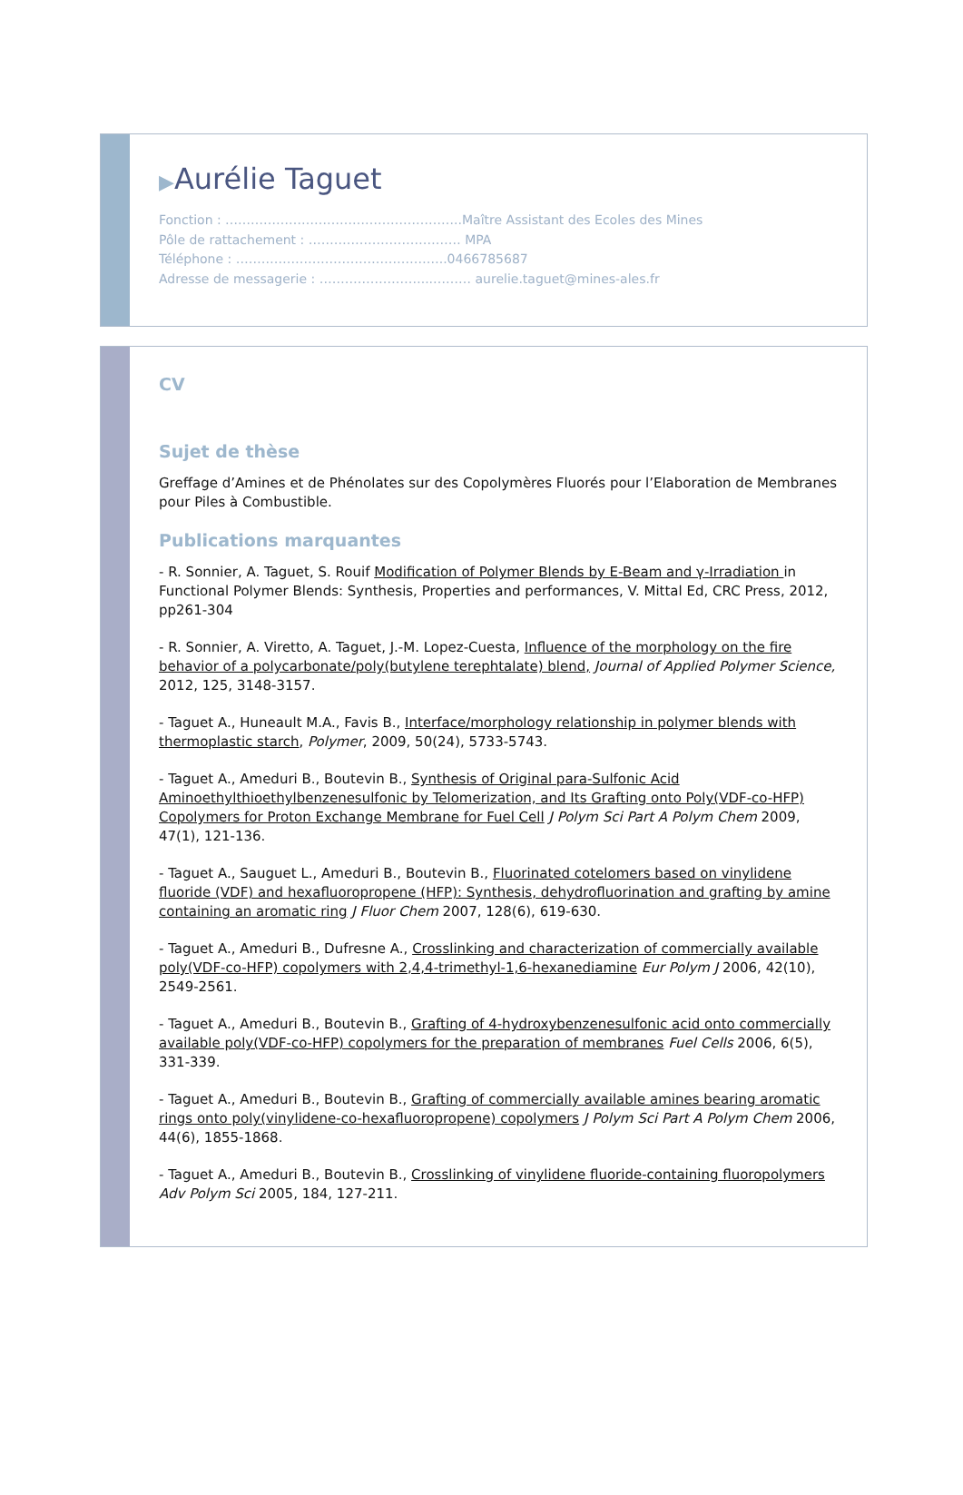▶Aurélie Taguet
Fonction : ………………………………………………..Maître Assistant des Ecoles des Mines
Pôle de rattachement : ……………………………… MPA
Téléphone : …………………………………………..0466785687
Adresse de messagerie : ……………………...……… aurelie.taguet@mines-ales.fr
CV
Sujet de thèse
Greffage d’Amines et de Phénolates sur des Copolymères Fluorés pour l’Elaboration de Membranes pour Piles à Combustible.
Publications marquantes
- R. Sonnier, A. Taguet, S. Rouif Modification of Polymer Blends by E-Beam and γ-Irradiation in Functional Polymer Blends: Synthesis, Properties and performances, V. Mittal Ed, CRC Press, 2012, pp261-304
- R. Sonnier, A. Viretto, A. Taguet, J.-M. Lopez-Cuesta, Influence of the morphology on the fire behavior of a polycarbonate/poly(butylene terephtalate) blend, Journal of Applied Polymer Science, 2012, 125, 3148-3157.
- Taguet A., Huneault M.A., Favis B., Interface/morphology relationship in polymer blends with thermoplastic starch, Polymer, 2009, 50(24), 5733-5743.
- Taguet A., Ameduri B., Boutevin B., Synthesis of Original para-Sulfonic Acid Aminoethylthioethylbenzenesulfonic by Telomerization, and Its Grafting onto Poly(VDF-co-HFP) Copolymers for Proton Exchange Membrane for Fuel Cell J Polym Sci Part A Polym Chem 2009, 47(1), 121-136.
- Taguet A., Sauguet L., Ameduri B., Boutevin B., Fluorinated cotelomers based on vinylidene fluoride (VDF) and hexafluoropropene (HFP): Synthesis, dehydrofluorination and grafting by amine containing an aromatic ring J Fluor Chem 2007, 128(6), 619-630.
- Taguet A., Ameduri B., Dufresne A., Crosslinking and characterization of commercially available poly(VDF-co-HFP) copolymers with 2,4,4-trimethyl-1,6-hexanediamine Eur Polym J 2006, 42(10), 2549-2561.
- Taguet A., Ameduri B., Boutevin B., Grafting of 4-hydroxybenzenesulfonic acid onto commercially available poly(VDF-co-HFP) copolymers for the preparation of membranes Fuel Cells 2006, 6(5), 331-339.
- Taguet A., Ameduri B., Boutevin B., Grafting of commercially available amines bearing aromatic rings onto poly(vinylidene-co-hexafluoropropene) copolymers J Polym Sci Part A Polym Chem 2006, 44(6), 1855-1868.
- Taguet A., Ameduri B., Boutevin B., Crosslinking of vinylidene fluoride-containing fluoropolymers Adv Polym Sci 2005, 184, 127-211.